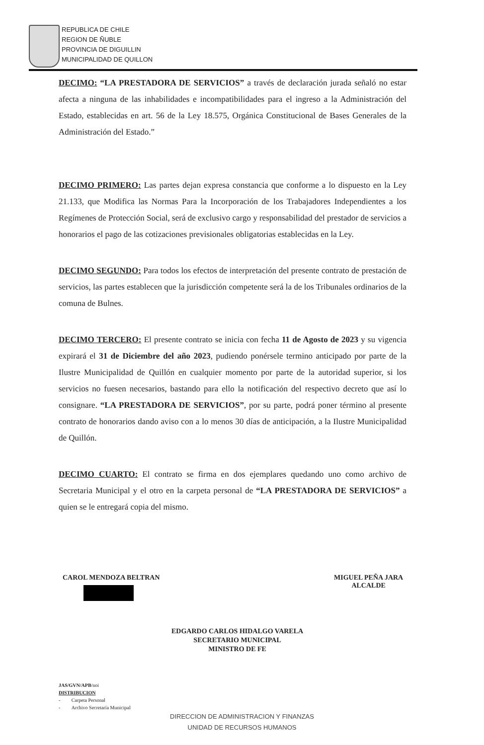REPUBLICA DE CHILE
REGION DE ÑUBLE
PROVINCIA DE DIGUILLIN
MUNICIPALIDAD DE QUILLON
DECIMO: “LA PRESTADORA DE SERVICIOS” a través de declaración jurada señaló no estar afecta a ninguna de las inhabilidades e incompatibilidades para el ingreso a la Administración del Estado, establecidas en art. 56 de la Ley 18.575, Orgánica Constitucional de Bases Generales de la Administración del Estado.”
DECIMO PRIMERO: Las partes dejan expresa constancia que conforme a lo dispuesto en la Ley 21.133, que Modifica las Normas Para la Incorporación de los Trabajadores Independientes a los Regímenes de Protección Social, será de exclusivo cargo y responsabilidad del prestador de servicios a honorarios el pago de las cotizaciones previsionales obligatorias establecidas en la Ley.
DECIMO SEGUNDO: Para todos los efectos de interpretación del presente contrato de prestación de servicios, las partes establecen que la jurisdicción competente será la de los Tribunales ordinarios de la comuna de Bulnes.
DECIMO TERCERO: El presente contrato se inicia con fecha 11 de Agosto de 2023 y su vigencia expirará el 31 de Diciembre del año 2023, pudiendo ponérsele termino anticipado por parte de la Ilustre Municipalidad de Quillón en cualquier momento por parte de la autoridad superior, si los servicios no fuesen necesarios, bastando para ello la notificación del respectivo decreto que así lo consignare. “LA PRESTADORA DE SERVICIOS”, por su parte, podrá poner término al presente contrato de honorarios dando aviso con a lo menos 30 días de anticipación, a la Ilustre Municipalidad de Quillón.
DECIMO CUARTO: El contrato se firma en dos ejemplares quedando uno como archivo de Secretaria Municipal y el otro en la carpeta personal de “LA PRESTADORA DE SERVICIOS” a quien se le entregará copia del mismo.
CAROL MENDOZA BELTRAN
MIGUEL PEÑA JARA
ALCALDE
EDGARDO CARLOS HIDALGO VARELA
SECRETARIO MUNICIPAL
MINISTRO DE FE
JAS/GVN/APB/noi
DISTRIBUCION
- Carpeta Personal
- Archivo Secretaría Municipal
DIRECCION DE ADMINISTRACION Y FINANZAS
UNIDAD DE RECURSOS HUMANOS